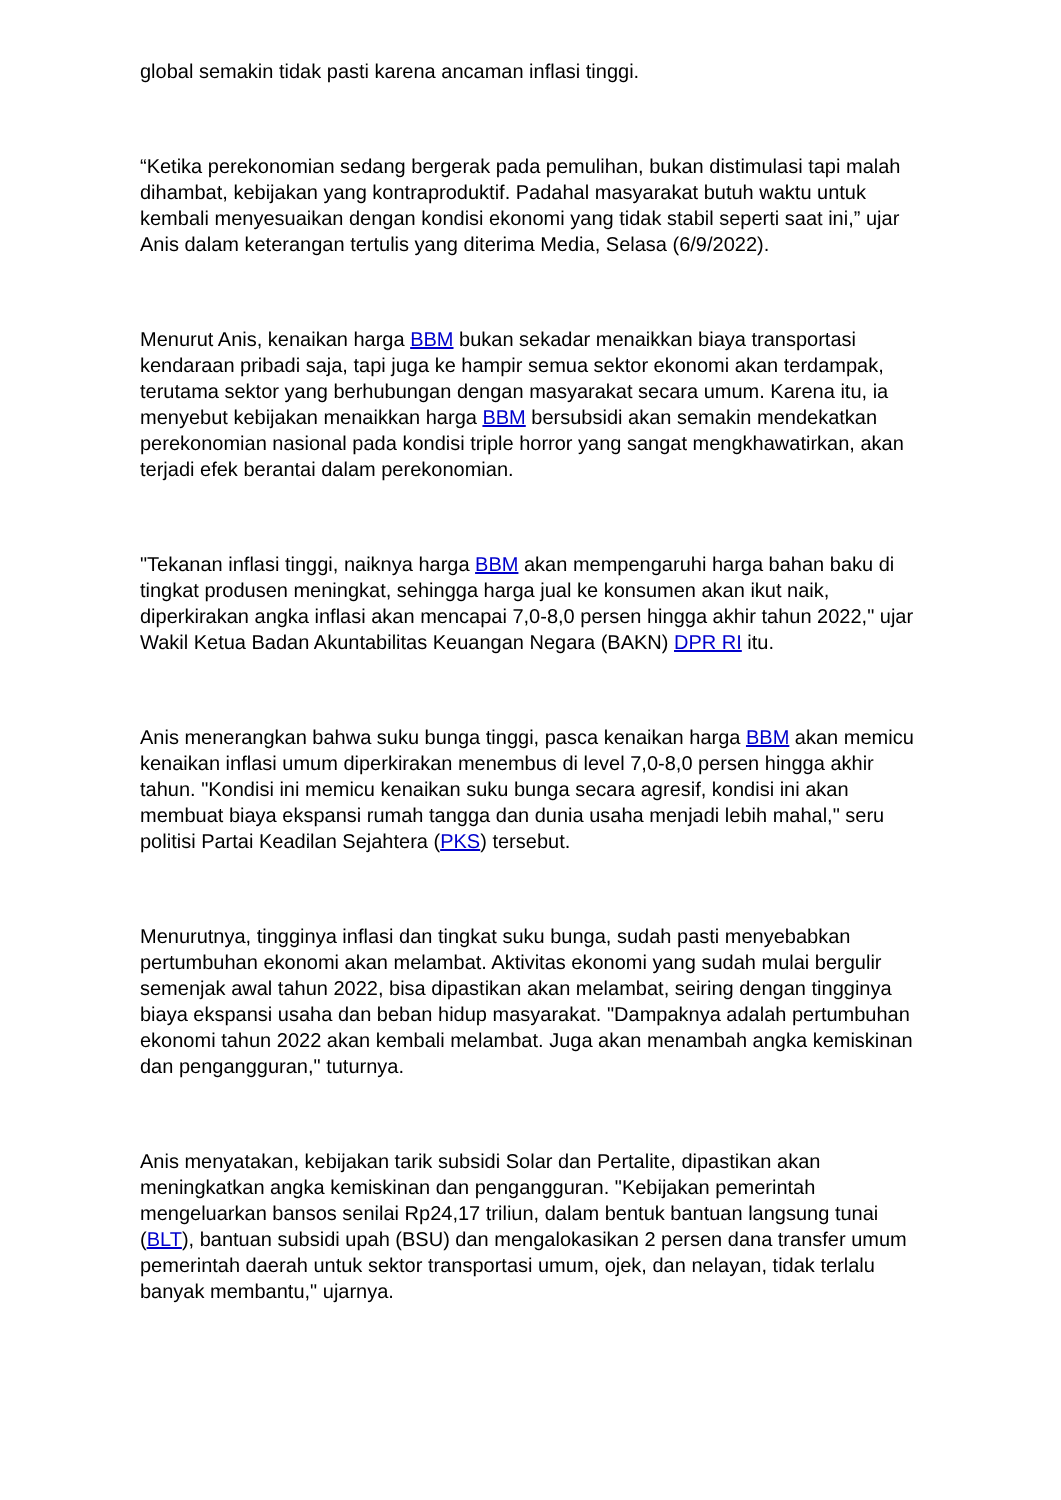global semakin tidak pasti karena ancaman inflasi tinggi.
“Ketika perekonomian sedang bergerak pada pemulihan, bukan distimulasi tapi malah dihambat, kebijakan yang kontraproduktif. Padahal masyarakat butuh waktu untuk kembali menyesuaikan dengan kondisi ekonomi yang tidak stabil seperti saat ini,” ujar Anis dalam keterangan tertulis yang diterima Media, Selasa (6/9/2022).
Menurut Anis, kenaikan harga BBM bukan sekadar menaikkan biaya transportasi kendaraan pribadi saja, tapi juga ke hampir semua sektor ekonomi akan terdampak, terutama sektor yang berhubungan dengan masyarakat secara umum. Karena itu, ia menyebut kebijakan menaikkan harga BBM bersubsidi akan semakin mendekatkan perekonomian nasional pada kondisi triple horror yang sangat mengkhawatirkan, akan terjadi efek berantai dalam perekonomian.
"Tekanan inflasi tinggi, naiknya harga BBM akan mempengaruhi harga bahan baku di tingkat produsen meningkat, sehingga harga jual ke konsumen akan ikut naik, diperkirakan angka inflasi akan mencapai 7,0-8,0 persen hingga akhir tahun 2022," ujar Wakil Ketua Badan Akuntabilitas Keuangan Negara (BAKN) DPR RI itu.
Anis menerangkan bahwa suku bunga tinggi, pasca kenaikan harga BBM akan memicu kenaikan inflasi umum diperkirakan menembus di level 7,0-8,0 persen hingga akhir tahun. "Kondisi ini memicu kenaikan suku bunga secara agresif, kondisi ini akan membuat biaya ekspansi rumah tangga dan dunia usaha menjadi lebih mahal," seru politisi Partai Keadilan Sejahtera (PKS) tersebut.
Menurutnya, tingginya inflasi dan tingkat suku bunga, sudah pasti menyebabkan pertumbuhan ekonomi akan melambat. Aktivitas ekonomi yang sudah mulai bergulir semenjak awal tahun 2022, bisa dipastikan akan melambat, seiring dengan tingginya biaya ekspansi usaha dan beban hidup masyarakat. "Dampaknya adalah pertumbuhan ekonomi tahun 2022 akan kembali melambat. Juga akan menambah angka kemiskinan dan pengangguran," tuturnya.
Anis menyatakan, kebijakan tarik subsidi Solar dan Pertalite, dipastikan akan meningkatkan angka kemiskinan dan pengangguran. "Kebijakan pemerintah mengeluarkan bansos senilai Rp24,17 triliun, dalam bentuk bantuan langsung tunai (BLT), bantuan subsidi upah (BSU) dan mengalokasikan 2 persen dana transfer umum pemerintah daerah untuk sektor transportasi umum, ojek, dan nelayan, tidak terlalu banyak membantu," ujarnya.